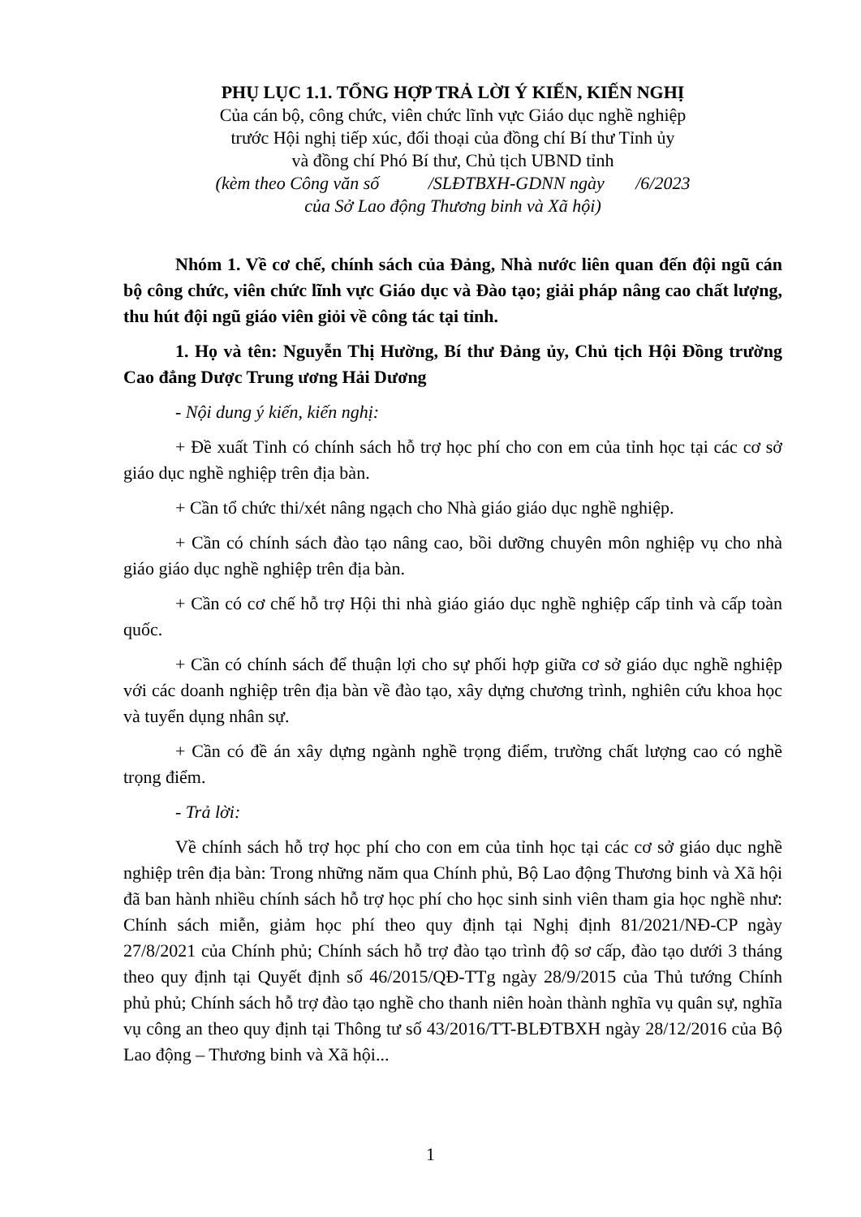PHỤ LỤC 1.1. TỔNG HỢP TRẢ LỜI Ý KIẾN, KIẾN NGHỊ
Của cán bộ, công chức, viên chức lĩnh vực Giáo dục nghề nghiệp
trước Hội nghị tiếp xúc, đối thoại của đồng chí Bí thư Tỉnh ủy
và đồng chí Phó Bí thư, Chủ tịch UBND tỉnh
(kèm theo Công văn số /SLĐTBXH-GDNN ngày /6/2023
của Sở Lao động Thương binh và Xã hội)
Nhóm 1. Về cơ chế, chính sách của Đảng, Nhà nước liên quan đến đội ngũ cán bộ công chức, viên chức lĩnh vực Giáo dục và Đào tạo; giải pháp nâng cao chất lượng, thu hút đội ngũ giáo viên giỏi về công tác tại tỉnh.
1. Họ và tên: Nguyễn Thị Hường, Bí thư Đảng ủy, Chủ tịch Hội Đồng trường Cao đẳng Dược Trung ương Hải Dương
- Nội dung ý kiến, kiến nghị:
+ Đề xuất Tỉnh có chính sách hỗ trợ học phí cho con em của tỉnh học tại các cơ sở giáo dục nghề nghiệp trên địa bàn.
+ Cần tổ chức thi/xét nâng ngạch cho Nhà giáo giáo dục nghề nghiệp.
+ Cần có chính sách đào tạo nâng cao, bồi dưỡng chuyên môn nghiệp vụ cho nhà giáo giáo dục nghề nghiệp trên địa bàn.
+ Cần có cơ chế hỗ trợ Hội thi nhà giáo giáo dục nghề nghiệp cấp tỉnh và cấp toàn quốc.
+ Cần có chính sách để thuận lợi cho sự phối hợp giữa cơ sở giáo dục nghề nghiệp với các doanh nghiệp trên địa bàn về đào tạo, xây dựng chương trình, nghiên cứu khoa học và tuyển dụng nhân sự.
+ Cần có đề án xây dựng ngành nghề trọng điểm, trường chất lượng cao có nghề trọng điểm.
- Trả lời:
Về chính sách hỗ trợ học phí cho con em của tỉnh học tại các cơ sở giáo dục nghề nghiệp trên địa bàn: Trong những năm qua Chính phủ, Bộ Lao động Thương binh và Xã hội đã ban hành nhiều chính sách hỗ trợ học phí cho học sinh sinh viên tham gia học nghề như: Chính sách miễn, giảm học phí theo quy định tại Nghị định 81/2021/NĐ-CP ngày 27/8/2021 của Chính phủ; Chính sách hỗ trợ đào tạo trình độ sơ cấp, đào tạo dưới 3 tháng theo quy định tại Quyết định số 46/2015/QĐ-TTg ngày 28/9/2015 của Thủ tướng Chính phủ phủ; Chính sách hỗ trợ đào tạo nghề cho thanh niên hoàn thành nghĩa vụ quân sự, nghĩa vụ công an theo quy định tại Thông tư số 43/2016/TT-BLĐTBXH ngày 28/12/2016 của Bộ Lao động – Thương binh và Xã hội...
1